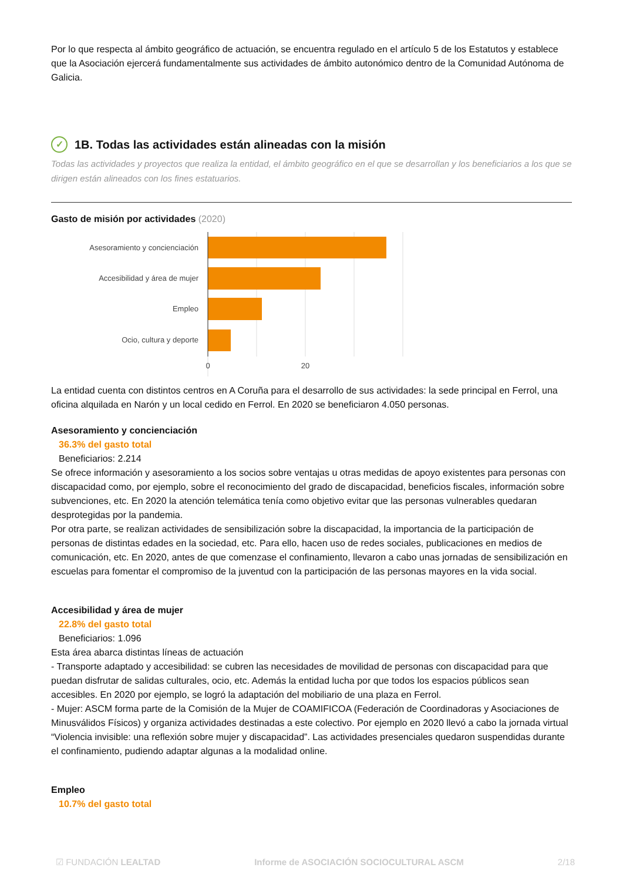Por lo que respecta al ámbito geográfico de actuación, se encuentra regulado en el artículo 5 de los Estatutos y establece que la Asociación ejercerá fundamentalmente sus actividades de ámbito autonómico dentro de la Comunidad Autónoma de Galicia.
✓ 1B. Todas las actividades están alineadas con la misión
Todas las actividades y proyectos que realiza la entidad, el ámbito geográfico en el que se desarrollan y los beneficiarios a los que se dirigen están alineados con los fines estatuarios.
Gasto de misión por actividades (2020)
Asesoramiento y concienciación
Accesibilidad y área de mujer
Empleo
Ocio, cultura y deporte
0
20
La entidad cuenta con distintos centros en A Coruña para el desarrollo de sus actividades: la sede principal en Ferrol, una oficina alquilada en Narón y un local cedido en Ferrol. En 2020 se beneficiaron 4.050 personas.
Asesoramiento y concienciación
36.3% del gasto total
Beneficiarios: 2.214
Se ofrece información y asesoramiento a los socios sobre ventajas u otras medidas de apoyo existentes para personas con discapacidad como, por ejemplo, sobre el reconocimiento del grado de discapacidad, beneficios fiscales, información sobre subvenciones, etc. En 2020 la atención telemática tenía como objetivo evitar que las personas vulnerables quedaran desprotegidas por la pandemia.
Por otra parte, se realizan actividades de sensibilización sobre la discapacidad, la importancia de la participación de personas de distintas edades en la sociedad, etc. Para ello, hacen uso de redes sociales, publicaciones en medios de comunicación, etc. En 2020, antes de que comenzase el confinamiento, llevaron a cabo unas jornadas de sensibilización en escuelas para fomentar el compromiso de la juventud con la participación de las personas mayores en la vida social.
Accesibilidad y área de mujer
22.8% del gasto total
Beneficiarios: 1.096
Esta área abarca distintas líneas de actuación
- Transporte adaptado y accesibilidad: se cubren las necesidades de movilidad de personas con discapacidad para que puedan disfrutar de salidas culturales, ocio, etc. Además la entidad lucha por que todos los espacios públicos sean accesibles. En 2020 por ejemplo, se logró la adaptación del mobiliario de una plaza en Ferrol.
- Mujer: ASCM forma parte de la Comisión de la Mujer de COAMIFICOA (Federación de Coordinadoras y Asociaciones de Minusválidos Físicos) y organiza actividades destinadas a este colectivo. Por ejemplo en 2020 llevó a cabo la jornada virtual “Violencia invisible: una reflexión sobre mujer y discapacidad”. Las actividades presenciales quedaron suspendidas durante el confinamiento, pudiendo adaptar algunas a la modalidad online.
Empleo
10.7% del gasto total
☑ FUNDACIÓN LEALTAD Informe de ASOCIACIÓN SOCIOCULTURAL ASCM 2/18